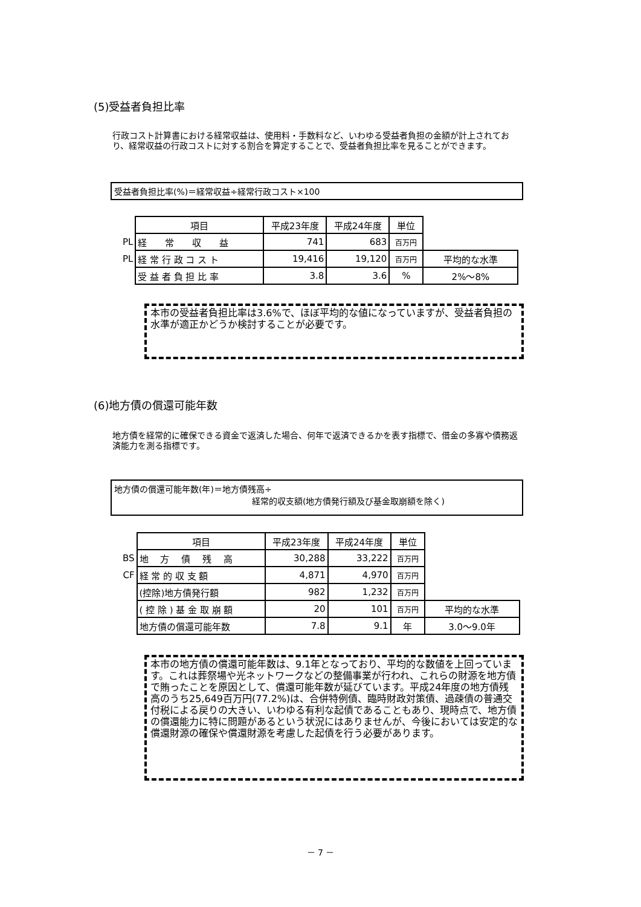(5)受益者負担比率
行政コスト計算書における経常収益は、使用料・手数料など、いわゆる受益者負担の金額が計上されており、経常収益の行政コストに対する割合を算定することで、受益者負担比率を見ることができます。
受益者負担比率(%)＝経常収益÷経常行政コスト×100
| | 項目 | 平成23年度 | 平成24年度 | 単位 | |
| PL | 経 常 収 益 | 741 | 683 | 百万円 | |
| PL | 経 常 行 政 コ ス ト | 19,416 | 19,120 | 百万円 | 平均的な水準 |
| | 受 益 者 負 担 比 率 | 3.8 | 3.6 | % | 2%～8% |
本市の受益者負担比率は3.6%で、ほぼ平均的な値になっていますが、受益者負担の水準が適正かどうか検討することが必要です。
(6)地方債の償還可能年数
地方債を経常的に確保できる資金で返済した場合、何年で返済できるかを表す指標で、借金の多寡や債務返済能力を測る指標です。
地方債の償還可能年数(年)＝地方債残高÷
経常的収支額(地方債発行額及び基金取崩額を除く)
| | 項目 | 平成23年度 | 平成24年度 | 単位 | |
| BS | 地 方 債 残 高 | 30,288 | 33,222 | 百万円 | |
| CF | 経 常 的 収 支 額 | 4,871 | 4,970 | 百万円 | |
| | (控除)地方債発行額 | 982 | 1,232 | 百万円 | |
| | ( 控 除 ) 基 金 取 崩 額 | 20 | 101 | 百万円 | 平均的な水準 |
| | 地方債の償還可能年数 | 7.8 | 9.1 | 年 | 3.0～9.0年 |
本市の地方債の償還可能年数は、9.1年となっており、平均的な数値を上回っています。これは葬祭場や光ネットワークなどの整備事業が行われ、これらの財源を地方債で賄ったことを原因として、償還可能年数が延びています。平成24年度の地方債残高のうち25,649百万円(77.2%)は、合併特例債、臨時財政対策債、過疎債の普通交付税による戻りの大きい、いわゆる有利な起債であることもあり、現時点で、地方債の償還能力に特に問題があるという状況にはありませんが、今後においては安定的な償還財源の確保や償還財源を考慮した起債を行う必要があります。
－ 7 －